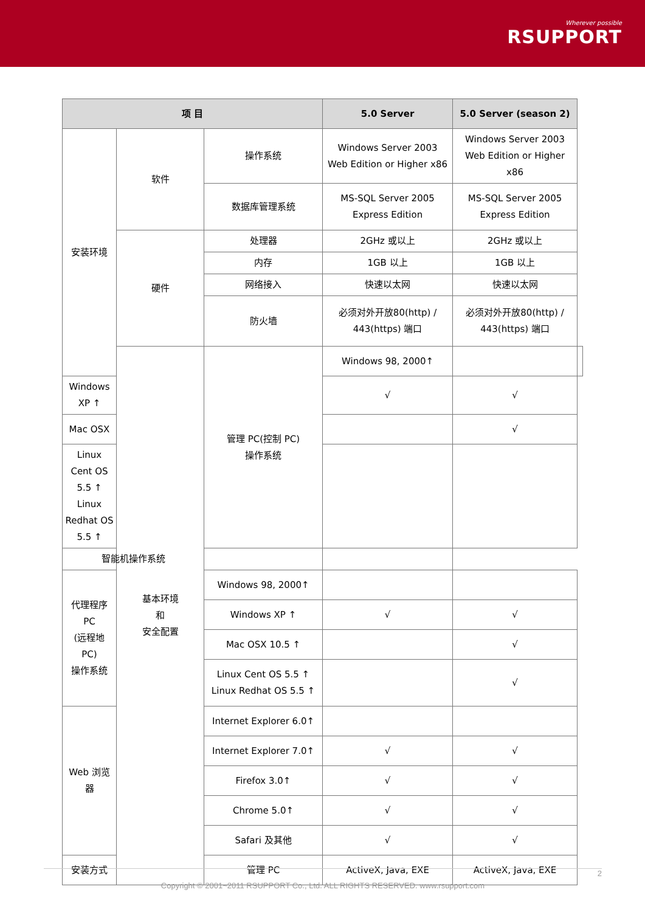Wherever possible
RSUPPORT
| 项 目 | | | 5.0 Server | 5.0 Server (season 2) | |
| --- | --- | --- | --- | --- | --- |
| 安装环境 | 软件 | 操作系统 | Windows Server 2003 Web Edition or Higher x86 | Windows Server 2003 Web Edition or Higher x86 | |
| | | 数据库管理系统 | MS-SQL Server 2005 Express Edition | MS-SQL Server 2005 Express Edition | |
| | 硬件 | 处理器 | 2GHz 或以上 | 2GHz 或以上 | |
| | | 内存 | 1GB 以上 | 1GB 以上 | |
| | | 网络接入 | 快速以太网 | 快速以太网 | |
| | | 防火墙 | 必须对外开放80(http) / 443(https) 端口 | 必须对外开放80(http) / 443(https) 端口 | |
| | 基本环境 和 安全配置 | 管理 PC(控制 PC) 操作系统 | Windows 98, 2000↑ | | |
| Windows XP ↑ | | | √ | √ | |
| Mac OSX | | | | √ | |
| Linux Cent OS 5.5 ↑ Linux Redhat OS 5.5 ↑ | | | | | |
| 智能机操作系统 | | | | | |
| 代理程序 PC (远程地 PC) 操作系统 | | Windows 98, 2000↑ | | | |
| | | Windows XP ↑ | √ | √ | |
| | | Mac OSX 10.5 ↑ | | √ | |
| | | Linux Cent OS 5.5 ↑ Linux Redhat OS 5.5 ↑ | | √ | |
| Web 浏览器 | | Internet Explorer 6.0↑ | | | |
| | | Internet Explorer 7.0↑ | √ | √ | |
| | | Firefox 3.0↑ | √ | √ | |
| | | Chrome 5.0↑ | √ | √ | |
| | | Safari 及其他 | √ | √ | |
| 安装方式 | | 管理 PC | ActiveX, Java, EXE | ActiveX, Java, EXE | |
Copyright © 2001~2011 RSUPPORT Co., Ltd. ALL RIGHTS RESERVED. www.rsupport.com 2